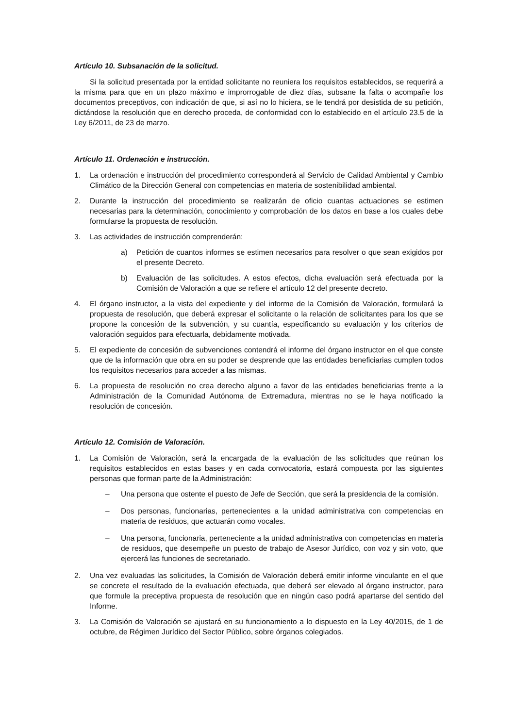Artículo 10. Subsanación de la solicitud.
Si la solicitud presentada por la entidad solicitante no reuniera los requisitos establecidos, se requerirá a la misma para que en un plazo máximo e improrrogable de diez días, subsane la falta o acompañe los documentos preceptivos, con indicación de que, si así no lo hiciera, se le tendrá por desistida de su petición, dictándose la resolución que en derecho proceda, de conformidad con lo establecido en el artículo 23.5 de la Ley 6/2011, de 23 de marzo.
Artículo 11. Ordenación e instrucción.
1. La ordenación e instrucción del procedimiento corresponderá al Servicio de Calidad Ambiental y Cambio Climático de la Dirección General con competencias en materia de sostenibilidad ambiental.
2. Durante la instrucción del procedimiento se realizarán de oficio cuantas actuaciones se estimen necesarias para la determinación, conocimiento y comprobación de los datos en base a los cuales debe formularse la propuesta de resolución.
3. Las actividades de instrucción comprenderán:
a) Petición de cuantos informes se estimen necesarios para resolver o que sean exigidos por el presente Decreto.
b) Evaluación de las solicitudes. A estos efectos, dicha evaluación será efectuada por la Comisión de Valoración a que se refiere el artículo 12 del presente decreto.
4. El órgano instructor, a la vista del expediente y del informe de la Comisión de Valoración, formulará la propuesta de resolución, que deberá expresar el solicitante o la relación de solicitantes para los que se propone la concesión de la subvención, y su cuantía, especificando su evaluación y los criterios de valoración seguidos para efectuarla, debidamente motivada.
5. El expediente de concesión de subvenciones contendrá el informe del órgano instructor en el que conste que de la información que obra en su poder se desprende que las entidades beneficiarias cumplen todos los requisitos necesarios para acceder a las mismas.
6. La propuesta de resolución no crea derecho alguno a favor de las entidades beneficiarias frente a la Administración de la Comunidad Autónoma de Extremadura, mientras no se le haya notificado la resolución de concesión.
Artículo 12. Comisión de Valoración.
1. La Comisión de Valoración, será la encargada de la evaluación de las solicitudes que reúnan los requisitos establecidos en estas bases y en cada convocatoria, estará compuesta por las siguientes personas que forman parte de la Administración:
– Una persona que ostente el puesto de Jefe de Sección, que será la presidencia de la comisión.
– Dos personas, funcionarias, pertenecientes a la unidad administrativa con competencias en materia de residuos, que actuarán como vocales.
– Una persona, funcionaria, perteneciente a la unidad administrativa con competencias en materia de residuos, que desempeñe un puesto de trabajo de Asesor Jurídico, con voz y sin voto, que ejercerá las funciones de secretariado.
2. Una vez evaluadas las solicitudes, la Comisión de Valoración deberá emitir informe vinculante en el que se concrete el resultado de la evaluación efectuada, que deberá ser elevado al órgano instructor, para que formule la preceptiva propuesta de resolución que en ningún caso podrá apartarse del sentido del Informe.
3. La Comisión de Valoración se ajustará en su funcionamiento a lo dispuesto en la Ley 40/2015, de 1 de octubre, de Régimen Jurídico del Sector Público, sobre órganos colegiados.